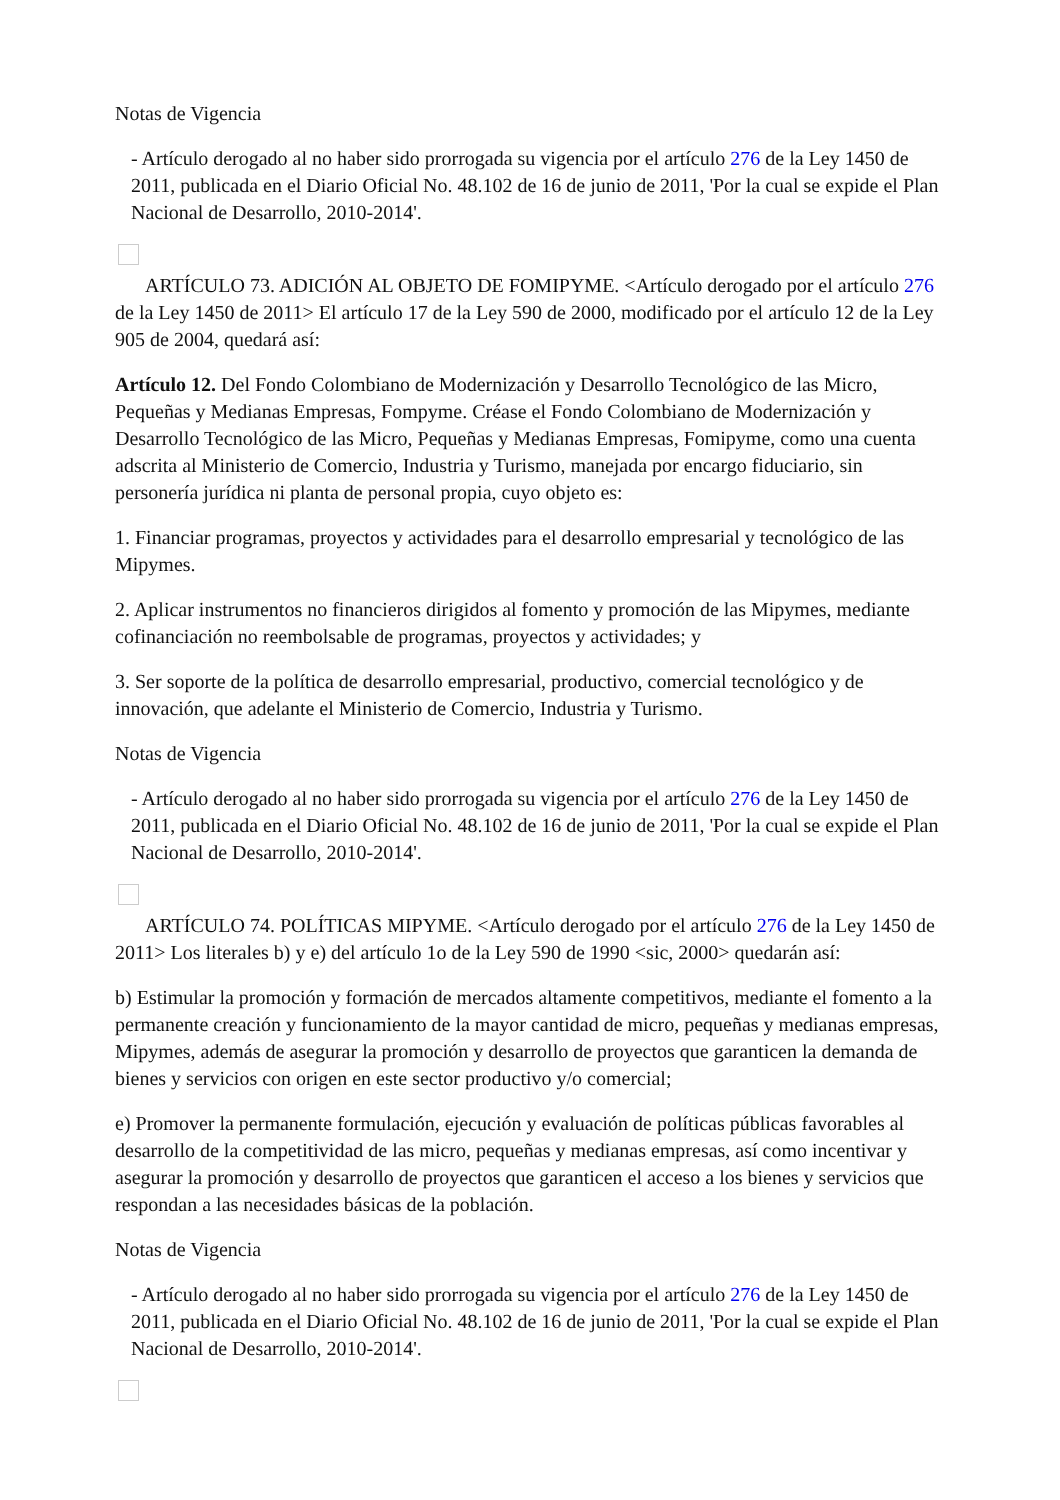Notas de Vigencia
- Artículo derogado al no haber sido prorrogada su vigencia por el artículo 276 de la Ley 1450 de 2011, publicada en el Diario Oficial No. 48.102 de 16 de junio de 2011, 'Por la cual se expide el Plan Nacional de Desarrollo, 2010-2014'.
ARTÍCULO 73. ADICIÓN AL OBJETO DE FOMIPYME. <Artículo derogado por el artículo 276 de la Ley 1450 de 2011> El artículo 17 de la Ley 590 de 2000, modificado por el artículo 12 de la Ley 905 de 2004, quedará así:
Artículo 12. Del Fondo Colombiano de Modernización y Desarrollo Tecnológico de las Micro, Pequeñas y Medianas Empresas, Fompyme. Créase el Fondo Colombiano de Modernización y Desarrollo Tecnológico de las Micro, Pequeñas y Medianas Empresas, Fomipyme, como una cuenta adscrita al Ministerio de Comercio, Industria y Turismo, manejada por encargo fiduciario, sin personería jurídica ni planta de personal propia, cuyo objeto es:
1. Financiar programas, proyectos y actividades para el desarrollo empresarial y tecnológico de las Mipymes.
2. Aplicar instrumentos no financieros dirigidos al fomento y promoción de las Mipymes, mediante cofinanciación no reembolsable de programas, proyectos y actividades; y
3. Ser soporte de la política de desarrollo empresarial, productivo, comercial tecnológico y de innovación, que adelante el Ministerio de Comercio, Industria y Turismo.
Notas de Vigencia
- Artículo derogado al no haber sido prorrogada su vigencia por el artículo 276 de la Ley 1450 de 2011, publicada en el Diario Oficial No. 48.102 de 16 de junio de 2011, 'Por la cual se expide el Plan Nacional de Desarrollo, 2010-2014'.
ARTÍCULO 74. POLÍTICAS MIPYME. <Artículo derogado por el artículo 276 de la Ley 1450 de 2011> Los literales b) y e) del artículo 1o de la Ley 590 de 1990 <sic, 2000> quedarán así:
b) Estimular la promoción y formación de mercados altamente competitivos, mediante el fomento a la permanente creación y funcionamiento de la mayor cantidad de micro, pequeñas y medianas empresas, Mipymes, además de asegurar la promoción y desarrollo de proyectos que garanticen la demanda de bienes y servicios con origen en este sector productivo y/o comercial;
e) Promover la permanente formulación, ejecución y evaluación de políticas públicas favorables al desarrollo de la competitividad de las micro, pequeñas y medianas empresas, así como incentivar y asegurar la promoción y desarrollo de proyectos que garanticen el acceso a los bienes y servicios que respondan a las necesidades básicas de la población.
Notas de Vigencia
- Artículo derogado al no haber sido prorrogada su vigencia por el artículo 276 de la Ley 1450 de 2011, publicada en el Diario Oficial No. 48.102 de 16 de junio de 2011, 'Por la cual se expide el Plan Nacional de Desarrollo, 2010-2014'.